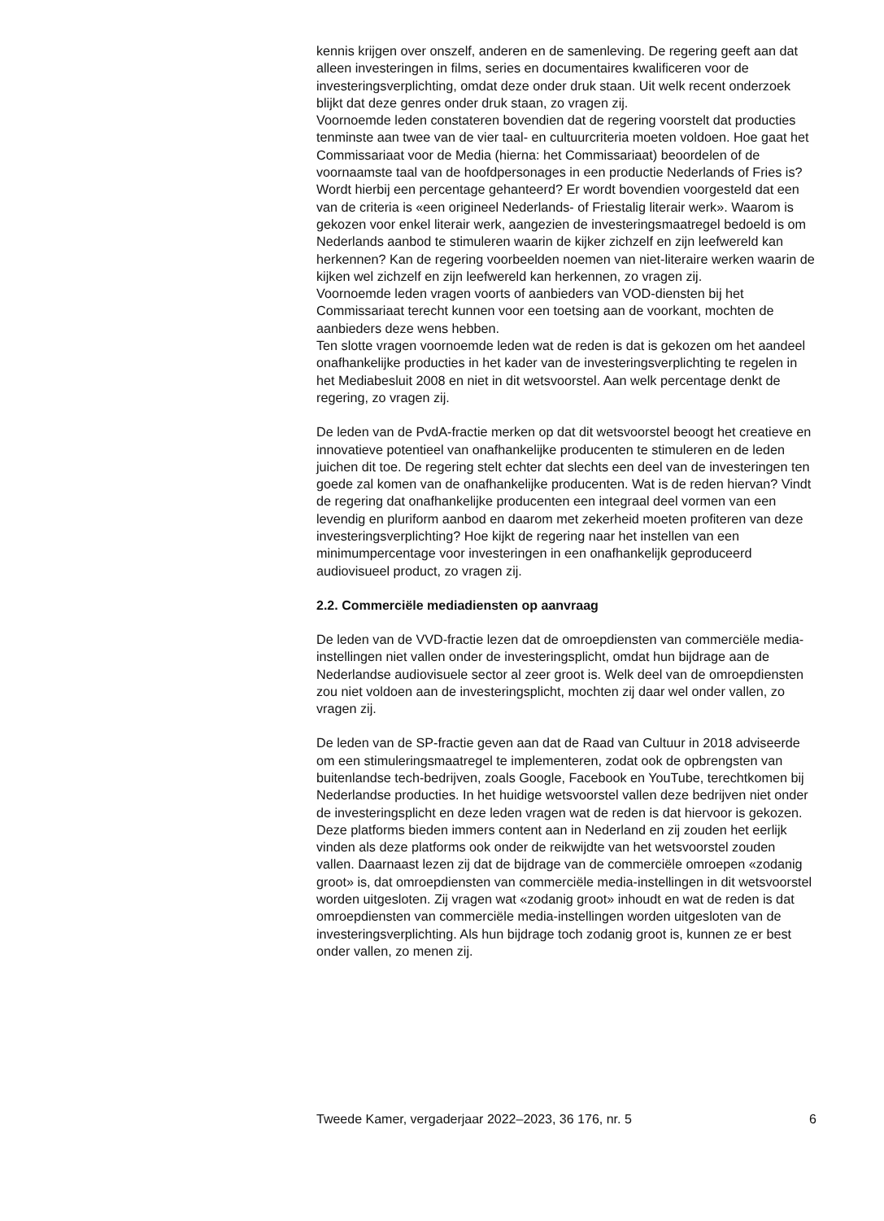kennis krijgen over onszelf, anderen en de samenleving. De regering geeft aan dat alleen investeringen in films, series en documentaires kwalificeren voor de investeringsverplichting, omdat deze onder druk staan. Uit welk recent onderzoek blijkt dat deze genres onder druk staan, zo vragen zij.
Voornoemde leden constateren bovendien dat de regering voorstelt dat producties tenminste aan twee van de vier taal- en cultuurcriteria moeten voldoen. Hoe gaat het Commissariaat voor de Media (hierna: het Commissariaat) beoordelen of de voornaamste taal van de hoofdpersonages in een productie Nederlands of Fries is? Wordt hierbij een percentage gehanteerd? Er wordt bovendien voorgesteld dat een van de criteria is «een origineel Nederlands- of Friestalig literair werk». Waarom is gekozen voor enkel literair werk, aangezien de investeringsmaatregel bedoeld is om Nederlands aanbod te stimuleren waarin de kijker zichzelf en zijn leefwereld kan herkennen? Kan de regering voorbeelden noemen van niet-literaire werken waarin de kijken wel zichzelf en zijn leefwereld kan herkennen, zo vragen zij.
Voornoemde leden vragen voorts of aanbieders van VOD-diensten bij het Commissariaat terecht kunnen voor een toetsing aan de voorkant, mochten de aanbieders deze wens hebben.
Ten slotte vragen voornoemde leden wat de reden is dat is gekozen om het aandeel onafhankelijke producties in het kader van de investeringsverplichting te regelen in het Mediabesluit 2008 en niet in dit wetsvoorstel. Aan welk percentage denkt de regering, zo vragen zij.
De leden van de PvdA-fractie merken op dat dit wetsvoorstel beoogt het creatieve en innovatieve potentieel van onafhankelijke producenten te stimuleren en de leden juichen dit toe. De regering stelt echter dat slechts een deel van de investeringen ten goede zal komen van de onafhankelijke producenten. Wat is de reden hiervan? Vindt de regering dat onafhankelijke producenten een integraal deel vormen van een levendig en pluriform aanbod en daarom met zekerheid moeten profiteren van deze investeringsverplichting? Hoe kijkt de regering naar het instellen van een minimumpercentage voor investeringen in een onafhankelijk geproduceerd audiovisueel product, zo vragen zij.
2.2. Commerciële mediadiensten op aanvraag
De leden van de VVD-fractie lezen dat de omroepdiensten van commerciële media-instellingen niet vallen onder de investeringsplicht, omdat hun bijdrage aan de Nederlandse audiovisuele sector al zeer groot is. Welk deel van de omroepdiensten zou niet voldoen aan de investeringsplicht, mochten zij daar wel onder vallen, zo vragen zij.
De leden van de SP-fractie geven aan dat de Raad van Cultuur in 2018 adviseerde om een stimuleringsmaatregel te implementeren, zodat ook de opbrengsten van buitenlandse tech-bedrijven, zoals Google, Facebook en YouTube, terechtkomen bij Nederlandse producties. In het huidige wetsvoorstel vallen deze bedrijven niet onder de investeringsplicht en deze leden vragen wat de reden is dat hiervoor is gekozen. Deze platforms bieden immers content aan in Nederland en zij zouden het eerlijk vinden als deze platforms ook onder de reikwijdte van het wetsvoorstel zouden vallen. Daarnaast lezen zij dat de bijdrage van de commerciële omroepen «zodanig groot» is, dat omroepdiensten van commerciële media-instellingen in dit wetsvoorstel worden uitgesloten. Zij vragen wat «zodanig groot» inhoudt en wat de reden is dat omroepdiensten van commerciële media-instellingen worden uitgesloten van de investeringsverplichting. Als hun bijdrage toch zodanig groot is, kunnen ze er best onder vallen, zo menen zij.
Tweede Kamer, vergaderjaar 2022–2023, 36 176, nr. 5 6